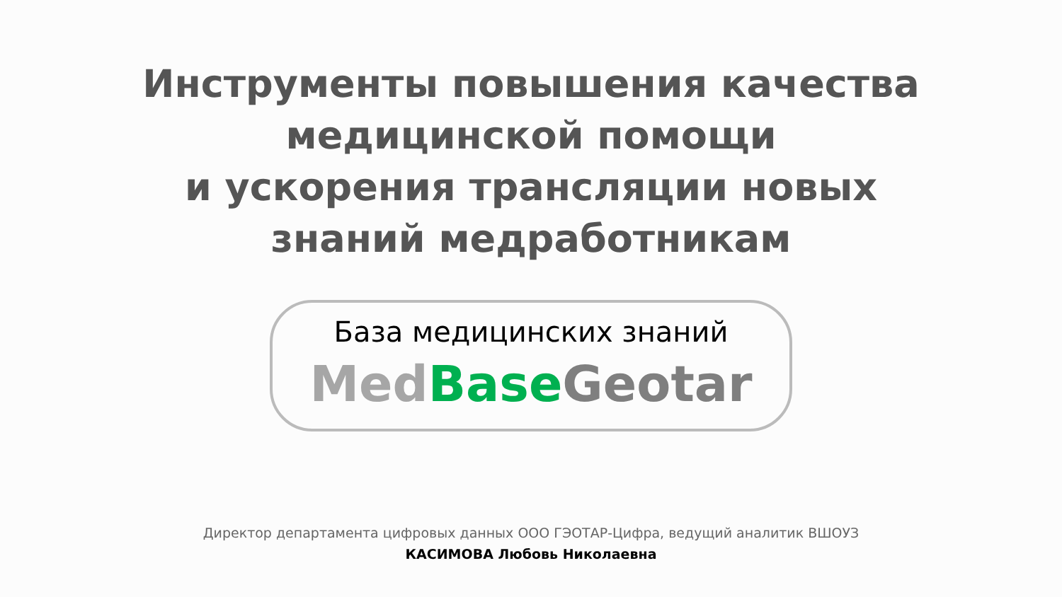Инструменты повышения качества
медицинской помощи
и ускорения трансляции новых
знаний медработникам
База медицинских знаний
Med Base Geotar
Директор департамента цифровых данных ООО ГЭОТАР-Цифра, ведущий аналитик ВШОУЗ
КАСИМОВА Любовь Николаевна